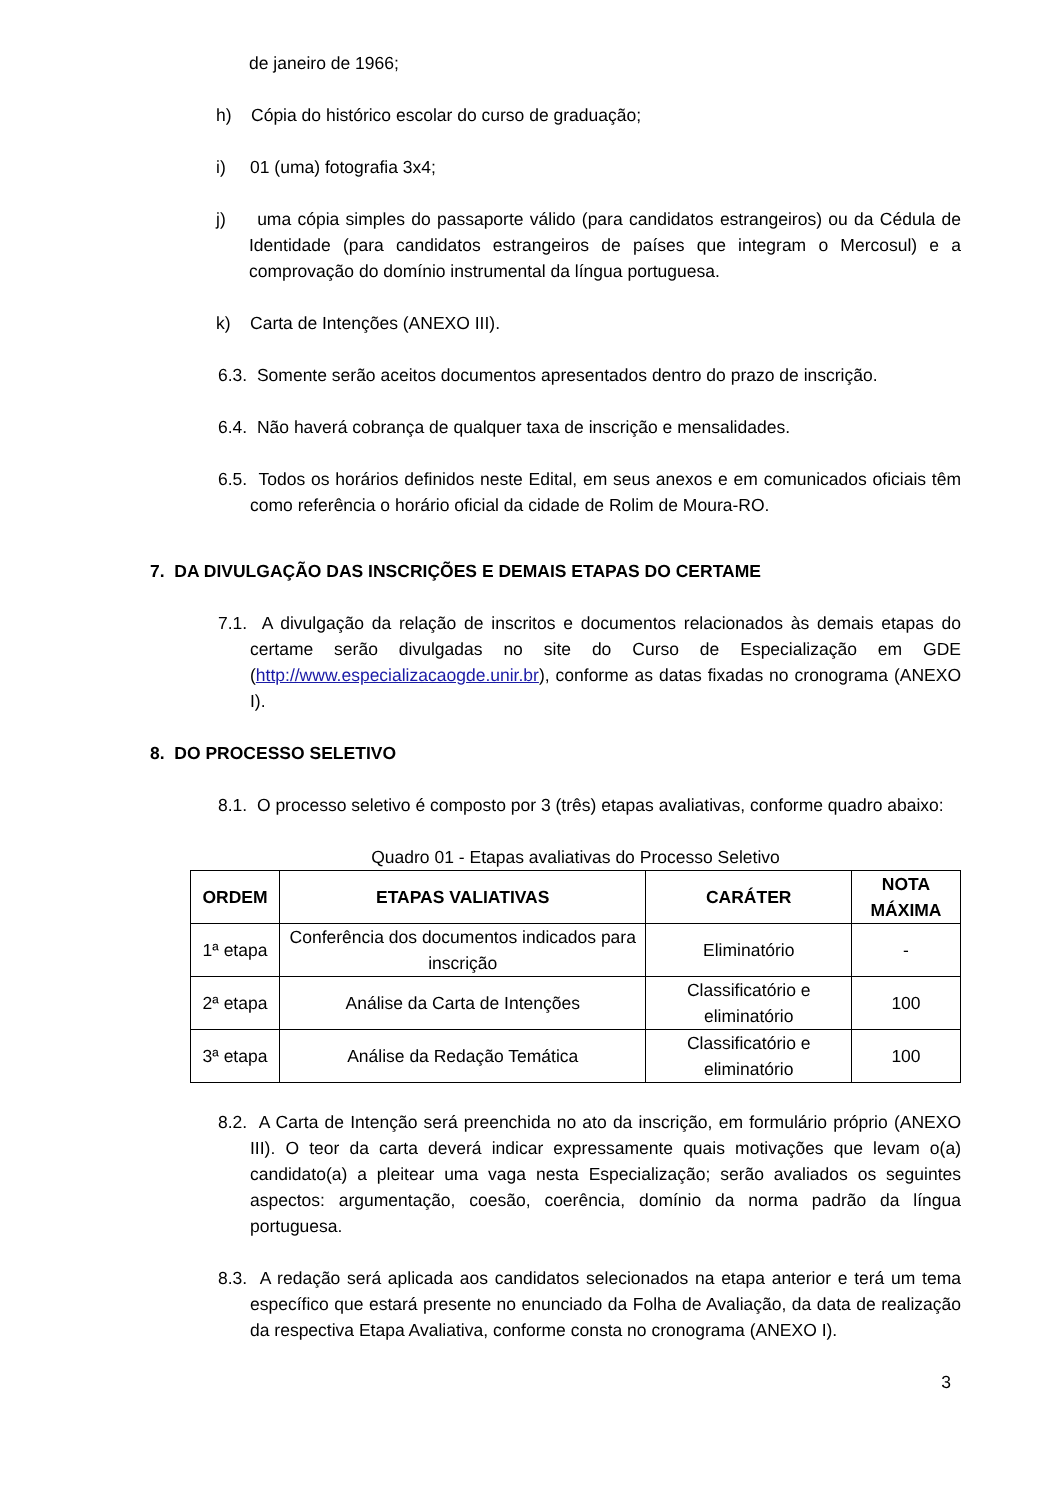de janeiro de 1966;
h) Cópia do histórico escolar do curso de graduação;
i) 01 (uma) fotografia 3x4;
j) uma cópia simples do passaporte válido (para candidatos estrangeiros) ou da Cédula de Identidade (para candidatos estrangeiros de países que integram o Mercosul) e a comprovação do domínio instrumental da língua portuguesa.
k) Carta de Intenções (ANEXO III).
6.3. Somente serão aceitos documentos apresentados dentro do prazo de inscrição.
6.4. Não haverá cobrança de qualquer taxa de inscrição e mensalidades.
6.5. Todos os horários definidos neste Edital, em seus anexos e em comunicados oficiais têm como referência o horário oficial da cidade de Rolim de Moura-RO.
7. DA DIVULGAÇÃO DAS INSCRIÇÕES E DEMAIS ETAPAS DO CERTAME
7.1. A divulgação da relação de inscritos e documentos relacionados às demais etapas do certame serão divulgadas no site do Curso de Especialização em GDE (http://www.especializacaogde.unir.br), conforme as datas fixadas no cronograma (ANEXO I).
8. DO PROCESSO SELETIVO
8.1. O processo seletivo é composto por 3 (três) etapas avaliativas, conforme quadro abaixo:
Quadro 01 - Etapas avaliativas do Processo Seletivo
| ORDEM | ETAPAS VALIATIVAS | CARÁTER | NOTA MÁXIMA |
| --- | --- | --- | --- |
| 1ª etapa | Conferência dos documentos indicados para inscrição | Eliminatório | - |
| 2ª etapa | Análise da Carta de Intenções | Classificatório e eliminatório | 100 |
| 3ª etapa | Análise da Redação Temática | Classificatório e eliminatório | 100 |
8.2. A Carta de Intenção será preenchida no ato da inscrição, em formulário próprio (ANEXO III). O teor da carta deverá indicar expressamente quais motivações que levam o(a) candidato(a) a pleitear uma vaga nesta Especialização; serão avaliados os seguintes aspectos: argumentação, coesão, coerência, domínio da norma padrão da língua portuguesa.
8.3. A redação será aplicada aos candidatos selecionados na etapa anterior e terá um tema específico que estará presente no enunciado da Folha de Avaliação, da data de realização da respectiva Etapa Avaliativa, conforme consta no cronograma (ANEXO I).
3